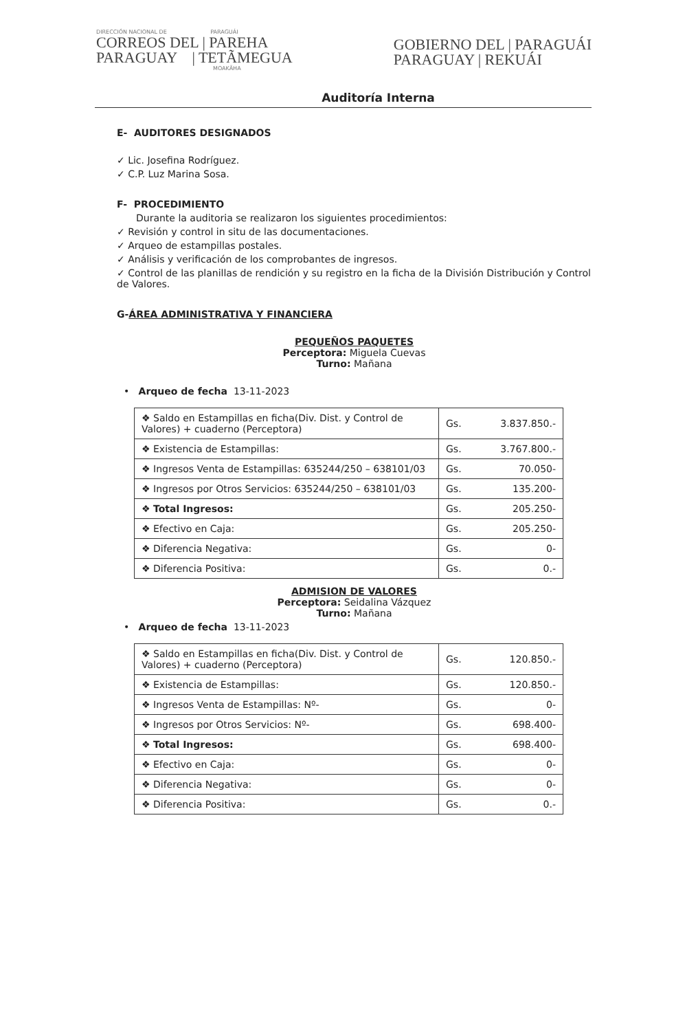DIRECCIÓN NACIONAL DE PARAGUÁI
CORREOS DEL | PAREHA
PARAGUAY | TETÃMEGUA
MOAKÃHA
GOBIERNO DEL | PARAGUÁI
PARAGUAY | REKUÁI
Auditoría Interna
E- AUDITORES DESIGNADOS
✓ Lic. Josefina Rodríguez.
✓ C.P. Luz Marina Sosa.
F- PROCEDIMIENTO
Durante la auditoria se realizaron los siguientes procedimientos:
✓ Revisión y control in situ de las documentaciones.
✓ Arqueo de estampillas postales.
✓ Análisis y verificación de los comprobantes de ingresos.
✓ Control de las planillas de rendición y su registro en la ficha de la División Distribución y Control de Valores.
G-ÁREA ADMINISTRATIVA Y FINANCIERA
PEQUEÑOS PAQUETES
Perceptora: Miguela Cuevas
Turno: Mañana
• Arqueo de fecha 13-11-2023
| ❖ Saldo en Estampillas en ficha(Div. Dist. y Control de Valores) + cuaderno (Perceptora) | Gs. 3.837.850.- |
| ❖ Existencia de Estampillas: | Gs. 3.767.800.- |
| ❖ Ingresos Venta de Estampillas: 635244/250 – 638101/03 | Gs. 70.050- |
| ❖ Ingresos por Otros Servicios: 635244/250 – 638101/03 | Gs. 135.200- |
| ❖ Total Ingresos: | Gs. 205.250- |
| ❖ Efectivo en Caja: | Gs. 205.250- |
| ❖ Diferencia Negativa: | Gs. 0- |
| ❖ Diferencia Positiva: | Gs. 0.- |
ADMISION DE VALORES
Perceptora: Seidalina Vázquez
Turno: Mañana
• Arqueo de fecha 13-11-2023
| ❖ Saldo en Estampillas en ficha(Div. Dist. y Control de Valores) + cuaderno (Perceptora) | Gs. 120.850.- |
| ❖ Existencia de Estampillas: | Gs. 120.850.- |
| ❖ Ingresos Venta de Estampillas: Nº- | Gs. 0- |
| ❖ Ingresos por Otros Servicios: Nº- | Gs. 698.400- |
| ❖ Total Ingresos: | Gs. 698.400- |
| ❖ Efectivo en Caja: | Gs. 0- |
| ❖ Diferencia Negativa: | Gs. 0- |
| ❖ Diferencia Positiva: | Gs. 0.- |